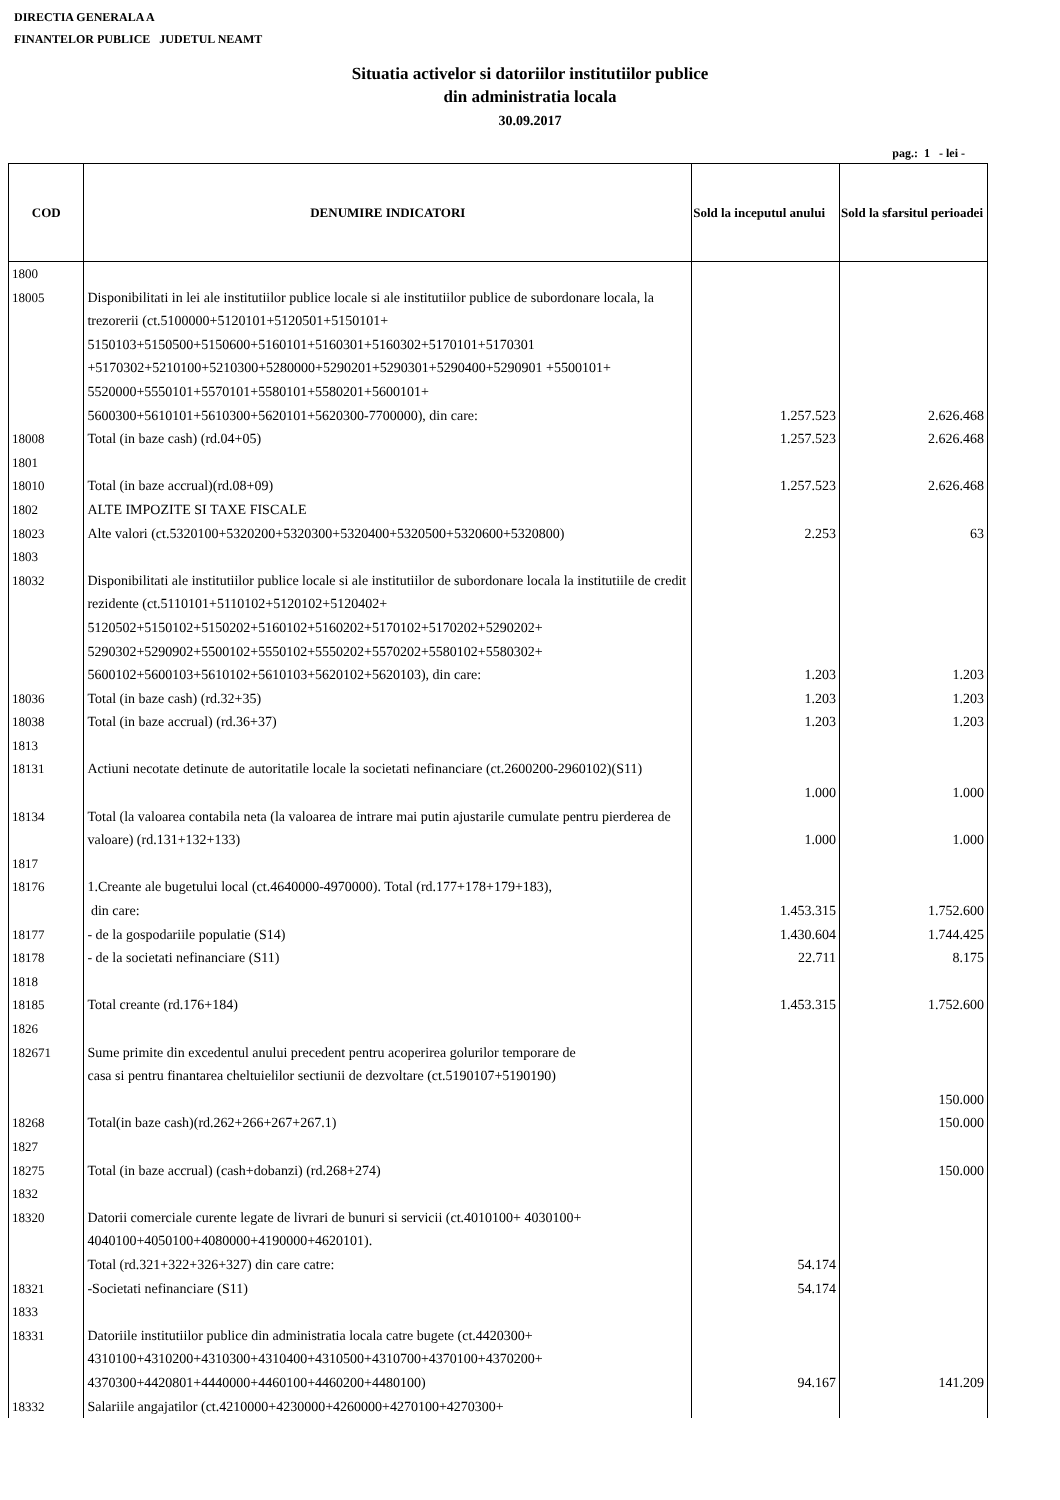DIRECTIA GENERALA A
FINANTELOR PUBLICE JUDETUL NEAMT
Situatia activelor si datoriilor institutiilor publice
din administratia locala
30.09.2017
pag.: 1 - lei -
| COD | DENUMIRE INDICATORI | Sold la inceputul anului | Sold la sfarsitul perioadei |
| --- | --- | --- | --- |
| 1800 | | | |
| 18005 | Disponibilitati in lei ale institutiilor publice locale si ale institutiilor publice de subordonare locala, la trezorerii (ct.5100000+5120101+5120501+5150101+ 5150103+5150500+5150600+5160101+5160301+5160302+5170101+5170301 +5170302+5210100+5210300+5280000+5290201+5290301+5290400+5290901 +5500101+ 5520000+5550101+5570101+5580101+5580201+5600101+ 5600300+5610101+5610300+5620101+5620300-7700000), din care: | 1.257.523 | 2.626.468 |
| 18008 | Total (in baze cash) (rd.04+05) | 1.257.523 | 2.626.468 |
| 1801 | | | |
| 18010 | Total (in baze accrual)(rd.08+09) | 1.257.523 | 2.626.468 |
| 1802 | ALTE IMPOZITE SI TAXE FISCALE | | |
| 18023 | Alte valori (ct.5320100+5320200+5320300+5320400+5320500+5320600+5320800) | 2.253 | 63 |
| 1803 | | | |
| 18032 | Disponibilitati ale institutiilor publice locale si ale institutiilor de subordonare locala la institutiile de credit rezidente (ct.5110101+5110102+5120102+5120402+ 5120502+5150102+5150202+5160102+5160202+5170102+5170202+5290202+ 5290302+5290902+5500102+5550102+5550202+5570202+5580102+5580302+ 5600102+5600103+5610102+5610103+5620102+5620103), din care: | 1.203 | 1.203 |
| 18036 | Total (in baze cash) (rd.32+35) | 1.203 | 1.203 |
| 18038 | Total (in baze accrual) (rd.36+37) | 1.203 | 1.203 |
| 1813 | | | |
| 18131 | Actiuni necotate detinute de autoritatile locale la societati nefinanciare (ct.2600200-2960102)(S11) | 1.000 | 1.000 |
| 18134 | Total (la valoarea contabila neta (la valoarea de intrare mai putin ajustarile cumulate pentru pierderea de valoare) (rd.131+132+133) | 1.000 | 1.000 |
| 1817 | | | |
| 18176 | 1.Creante ale bugetului local (ct.4640000-4970000). Total (rd.177+178+179+183), din care: | 1.453.315 | 1.752.600 |
| 18177 | - de la gospodariile populatie (S14) | 1.430.604 | 1.744.425 |
| 18178 | - de la societati nefinanciare (S11) | 22.711 | 8.175 |
| 1818 | | | |
| 18185 | Total creante (rd.176+184) | 1.453.315 | 1.752.600 |
| 1826 | | | |
| 182671 | Sume primite din excedentul anului precedent pentru acoperirea golurilor temporare de casa si pentru finantarea cheltuielilor sectiunii de dezvoltare (ct.5190107+5190190) | | 150.000 |
| 18268 | Total(in baze cash)(rd.262+266+267+267.1) | | 150.000 |
| 1827 | | | |
| 18275 | Total (in baze accrual) (cash+dobanzi) (rd.268+274) | | 150.000 |
| 1832 | | | |
| 18320 | Datorii comerciale curente legate de livrari de bunuri si servicii (ct.4010100+ 4030100+ 4040100+4050100+4080000+4190000+4620101). Total (rd.321+322+326+327) din care catre: | 54.174 | |
| 18321 | -Societati nefinanciare (S11) | 54.174 | |
| 1833 | | | |
| 18331 | Datoriile institutiilor publice din administratia locala catre bugete (ct.4420300+ 4310100+4310200+4310300+4310400+4310500+4310700+4370100+4370200+ 4370300+4420801+4440000+4460100+4460200+4480100) | 94.167 | 141.209 |
| 18332 | Salariile angajatilor (ct.4210000+4230000+4260000+4270100+4270300+ | | |